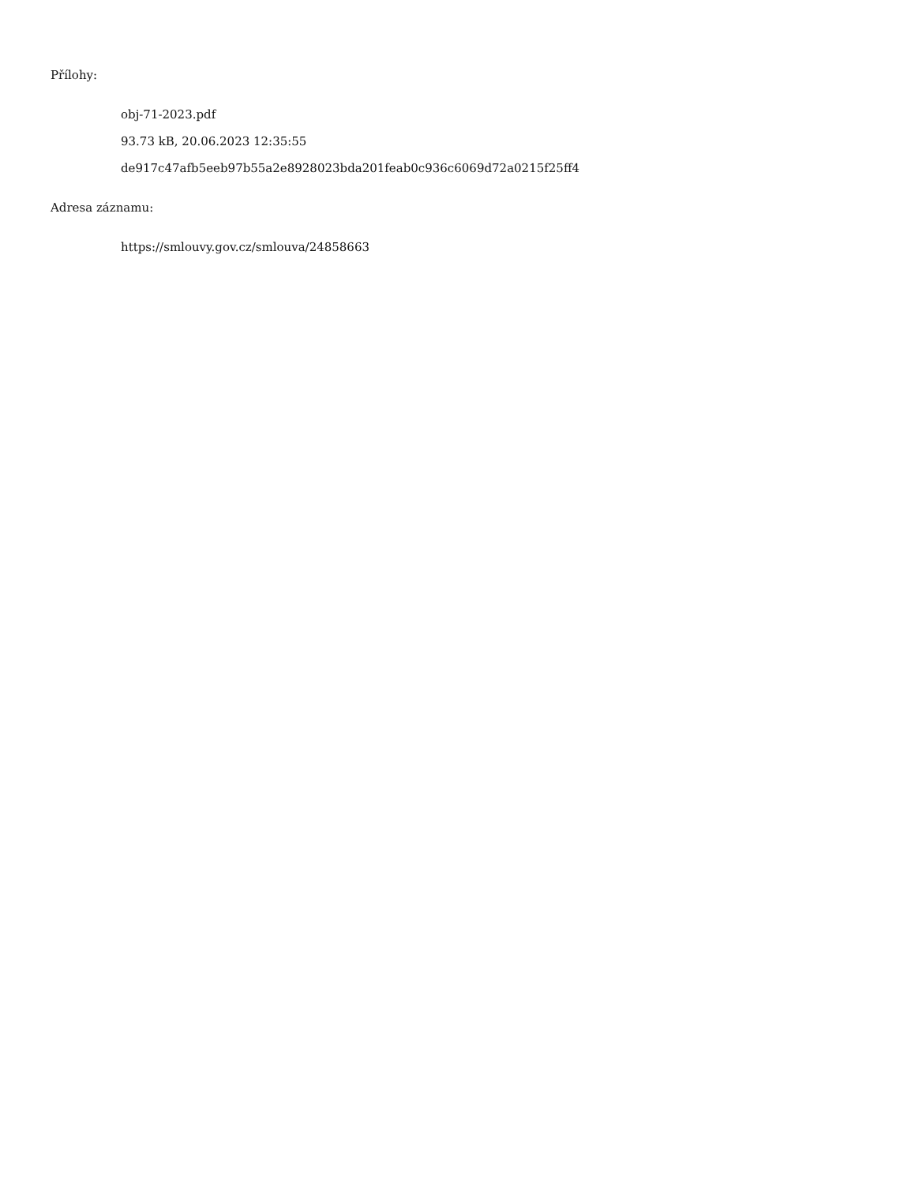Přílohy:
obj-71-2023.pdf
93.73 kB, 20.06.2023 12:35:55
de917c47afb5eeb97b55a2e8928023bda201feab0c936c6069d72a0215f25ff4
Adresa záznamu:
https://smlouvy.gov.cz/smlouva/24858663